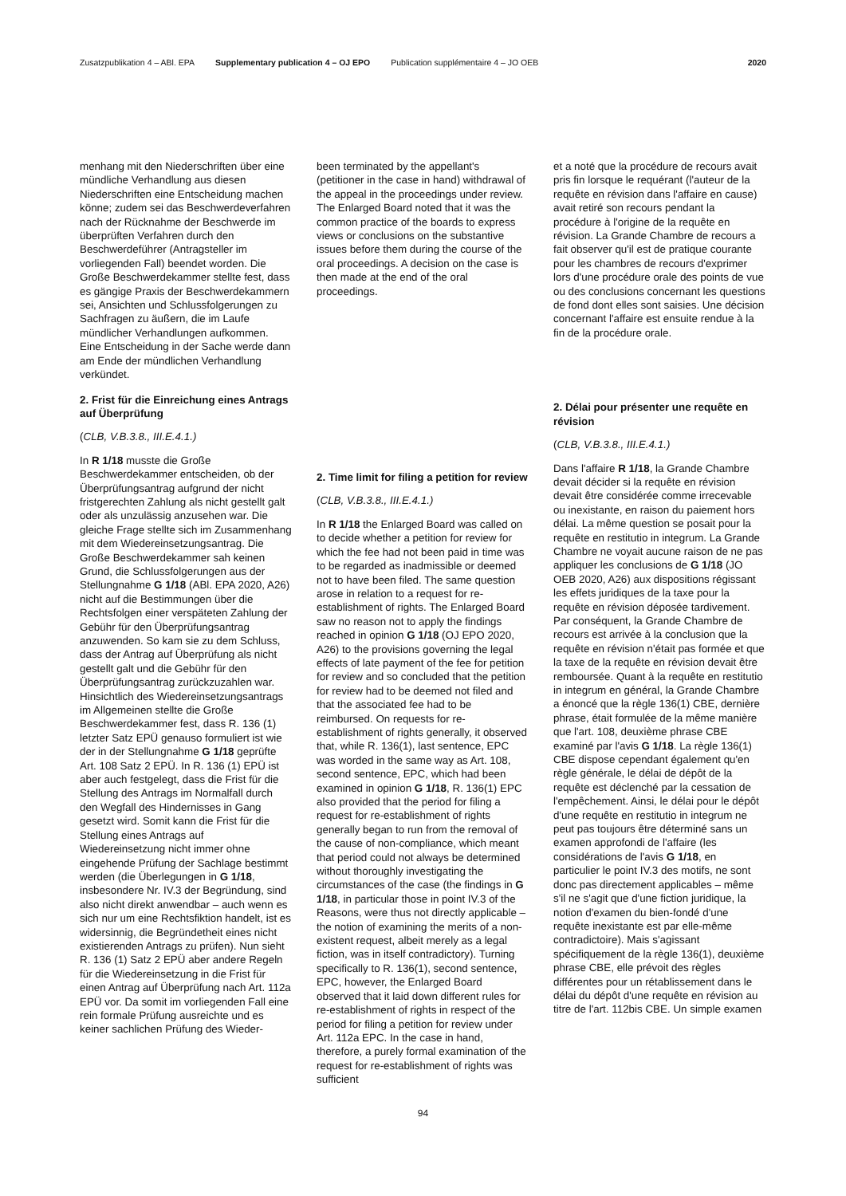Zusatzpublikation 4 – ABl. EPA Supplementary publication 4 – OJ EPO Publication supplémentaire 4 – JO OEB 2020
menhang mit den Niederschriften über eine mündliche Verhandlung aus diesen Niederschriften eine Entscheidung machen könne; zudem sei das Beschwerdeverfahren nach der Rücknahme der Beschwerde im überprüften Verfahren durch den Beschwerdeführer (Antragsteller im vorliegenden Fall) beendet worden. Die Große Beschwerdekammer stellte fest, dass es gängige Praxis der Beschwerdekammern sei, Ansichten und Schlussfolgerungen zu Sachfragen zu äußern, die im Laufe mündlicher Verhandlungen aufkommen. Eine Entscheidung in der Sache werde dann am Ende der mündlichen Verhandlung verkündet.
2. Frist für die Einreichung eines Antrags auf Überprüfung
(CLB, V.B.3.8., III.E.4.1.)
In R 1/18 musste die Große Beschwerdekammer entscheiden, ob der Überprüfungsantrag aufgrund der nicht fristgerechten Zahlung als nicht gestellt galt oder als unzulässig anzusehen war. Die gleiche Frage stellte sich im Zusammenhang mit dem Wiedereinsetzungsantrag. Die Große Beschwerdekammer sah keinen Grund, die Schlussfolgerungen aus der Stellungnahme G 1/18 (ABl. EPA 2020, A26) nicht auf die Bestimmungen über die Rechtsfolgen einer verspäteten Zahlung der Gebühr für den Überprüfungsantrag anzuwenden. So kam sie zu dem Schluss, dass der Antrag auf Überprüfung als nicht gestellt galt und die Gebühr für den Überprüfungsantrag zurückzuzahlen war. Hinsichtlich des Wiedereinsetzungsantrags im Allgemeinen stellte die Große Beschwerdekammer fest, dass R. 136 (1) letzter Satz EPÜ genauso formuliert ist wie der in der Stellungnahme G 1/18 geprüfte Art. 108 Satz 2 EPÜ. In R. 136 (1) EPÜ ist aber auch festgelegt, dass die Frist für die Stellung des Antrags im Normalfall durch den Wegfall des Hindernisses in Gang gesetzt wird. Somit kann die Frist für die Stellung eines Antrags auf Wiedereinsetzung nicht immer ohne eingehende Prüfung der Sachlage bestimmt werden (die Überlegungen in G 1/18, insbesondere Nr. IV.3 der Begründung, sind also nicht direkt anwendbar – auch wenn es sich nur um eine Rechtsfiktion handelt, ist es widersinnig, die Begründetheit eines nicht existierenden Antrags zu prüfen). Nun sieht R. 136 (1) Satz 2 EPÜ aber andere Regeln für die Wiedereinsetzung in die Frist für einen Antrag auf Überprüfung nach Art. 112a EPÜ vor. Da somit im vorliegenden Fall eine rein formale Prüfung ausreichte und es keiner sachlichen Prüfung des Wieder-
been terminated by the appellant's (petitioner in the case in hand) withdrawal of the appeal in the proceedings under review. The Enlarged Board noted that it was the common practice of the boards to express views or conclusions on the substantive issues before them during the course of the oral proceedings. A decision on the case is then made at the end of the oral proceedings.
2. Time limit for filing a petition for review
(CLB, V.B.3.8., III.E.4.1.)
In R 1/18 the Enlarged Board was called on to decide whether a petition for review for which the fee had not been paid in time was to be regarded as inadmissible or deemed not to have been filed. The same question arose in relation to a request for re-establishment of rights. The Enlarged Board saw no reason not to apply the findings reached in opinion G 1/18 (OJ EPO 2020, A26) to the provisions governing the legal effects of late payment of the fee for petition for review and so concluded that the petition for review had to be deemed not filed and that the associated fee had to be reimbursed. On requests for re-establishment of rights generally, it observed that, while R. 136(1), last sentence, EPC was worded in the same way as Art. 108, second sentence, EPC, which had been examined in opinion G 1/18, R. 136(1) EPC also provided that the period for filing a request for re-establishment of rights generally began to run from the removal of the cause of non-compliance, which meant that period could not always be determined without thoroughly investigating the circumstances of the case (the findings in G 1/18, in particular those in point IV.3 of the Reasons, were thus not directly applicable – the notion of examining the merits of a non-existent request, albeit merely as a legal fiction, was in itself contradictory). Turning specifically to R. 136(1), second sentence, EPC, however, the Enlarged Board observed that it laid down different rules for re-establishment of rights in respect of the period for filing a petition for review under Art. 112a EPC. In the case in hand, therefore, a purely formal examination of the request for re-establishment of rights was sufficient
et a noté que la procédure de recours avait pris fin lorsque le requérant (l'auteur de la requête en révision dans l'affaire en cause) avait retiré son recours pendant la procédure à l'origine de la requête en révision. La Grande Chambre de recours a fait observer qu'il est de pratique courante pour les chambres de recours d'exprimer lors d'une procédure orale des points de vue ou des conclusions concernant les questions de fond dont elles sont saisies. Une décision concernant l'affaire est ensuite rendue à la fin de la procédure orale.
2. Délai pour présenter une requête en révision
(CLB, V.B.3.8., III.E.4.1.)
Dans l'affaire R 1/18, la Grande Chambre devait décider si la requête en révision devait être considérée comme irrecevable ou inexistante, en raison du paiement hors délai. La même question se posait pour la requête en restitutio in integrum. La Grande Chambre ne voyait aucune raison de ne pas appliquer les conclusions de G 1/18 (JO OEB 2020, A26) aux dispositions régissant les effets juridiques de la taxe pour la requête en révision déposée tardivement. Par conséquent, la Grande Chambre de recours est arrivée à la conclusion que la requête en révision n'était pas formée et que la taxe de la requête en révision devait être remboursée. Quant à la requête en restitutio in integrum en général, la Grande Chambre a énoncé que la règle 136(1) CBE, dernière phrase, était formulée de la même manière que l'art. 108, deuxième phrase CBE examiné par l'avis G 1/18. La règle 136(1) CBE dispose cependant également qu'en règle générale, le délai de dépôt de la requête est déclenché par la cessation de l'empêchement. Ainsi, le délai pour le dépôt d'une requête en restitutio in integrum ne peut pas toujours être déterminé sans un examen approfondi de l'affaire (les considérations de l'avis G 1/18, en particulier le point IV.3 des motifs, ne sont donc pas directement applicables – même s'il ne s'agit que d'une fiction juridique, la notion d'examen du bien-fondé d'une requête inexistante est par elle-même contradictoire). Mais s'agissant spécifiquement de la règle 136(1), deuxième phrase CBE, elle prévoit des règles différentes pour un rétablissement dans le délai du dépôt d'une requête en révision au titre de l'art. 112bis CBE. Un simple examen
94